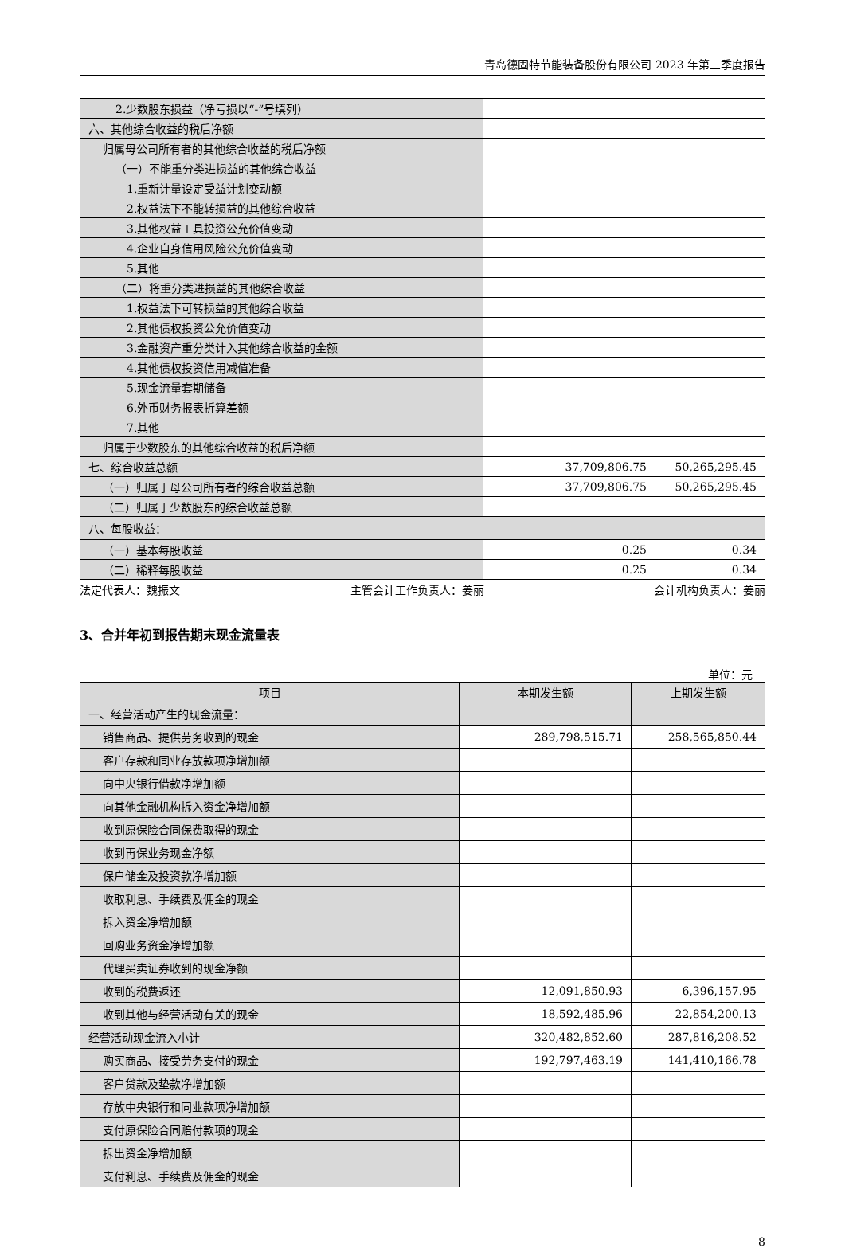青岛德固特节能装备股份有限公司 2023 年第三季度报告
| 2.少数股东损益（净亏损以“-”号填列） | | |
| 六、其他综合收益的税后净额 | | |
| 归属母公司所有者的其他综合收益的税后净额 | | |
| （一）不能重分类进损益的其他综合收益 | | |
| 1.重新计量设定受益计划变动额 | | |
| 2.权益法下不能转损益的其他综合收益 | | |
| 3.其他权益工具投资公允价值变动 | | |
| 4.企业自身信用风险公允价值变动 | | |
| 5.其他 | | |
| （二）将重分类进损益的其他综合收益 | | |
| 1.权益法下可转损益的其他综合收益 | | |
| 2.其他债权投资公允价值变动 | | |
| 3.金融资产重分类计入其他综合收益的金额 | | |
| 4.其他债权投资信用减值准备 | | |
| 5.现金流量套期储备 | | |
| 6.外币财务报表折算差额 | | |
| 7.其他 | | |
| 归属于少数股东的其他综合收益的税后净额 | | |
| 七、综合收益总额 | 37,709,806.75 | 50,265,295.45 |
| （一）归属于母公司所有者的综合收益总额 | 37,709,806.75 | 50,265,295.45 |
| （二）归属于少数股东的综合收益总额 | | |
| 八、每股收益： | | |
| （一）基本每股收益 | 0.25 | 0.34 |
| （二）稀释每股收益 | 0.25 | 0.34 |
法定代表人：魏振文 主管会计工作负责人：姜丽 会计机构负责人：姜丽
3、合并年初到报告期末现金流量表
单位：元
| 项目 | 本期发生额 | 上期发生额 |
| --- | --- | --- |
| 一、经营活动产生的现金流量： | | |
| 销售商品、提供劳务收到的现金 | 289,798,515.71 | 258,565,850.44 |
| 客户存款和同业存放款项净增加额 | | |
| 向中央银行借款净增加额 | | |
| 向其他金融机构拆入资金净增加额 | | |
| 收到原保险合同保费取得的现金 | | |
| 收到再保业务现金净额 | | |
| 保户储金及投资款净增加额 | | |
| 收取利息、手续费及佣金的现金 | | |
| 拆入资金净增加额 | | |
| 回购业务资金净增加额 | | |
| 代理买卖证券收到的现金净额 | | |
| 收到的税费返还 | 12,091,850.93 | 6,396,157.95 |
| 收到其他与经营活动有关的现金 | 18,592,485.96 | 22,854,200.13 |
| 经营活动现金流入小计 | 320,482,852.60 | 287,816,208.52 |
| 购买商品、接受劳务支付的现金 | 192,797,463.19 | 141,410,166.78 |
| 客户贷款及垫款净增加额 | | |
| 存放中央银行和同业款项净增加额 | | |
| 支付原保险合同赔付款项的现金 | | |
| 拆出资金净增加额 | | |
| 支付利息、手续费及佣金的现金 | | |
8